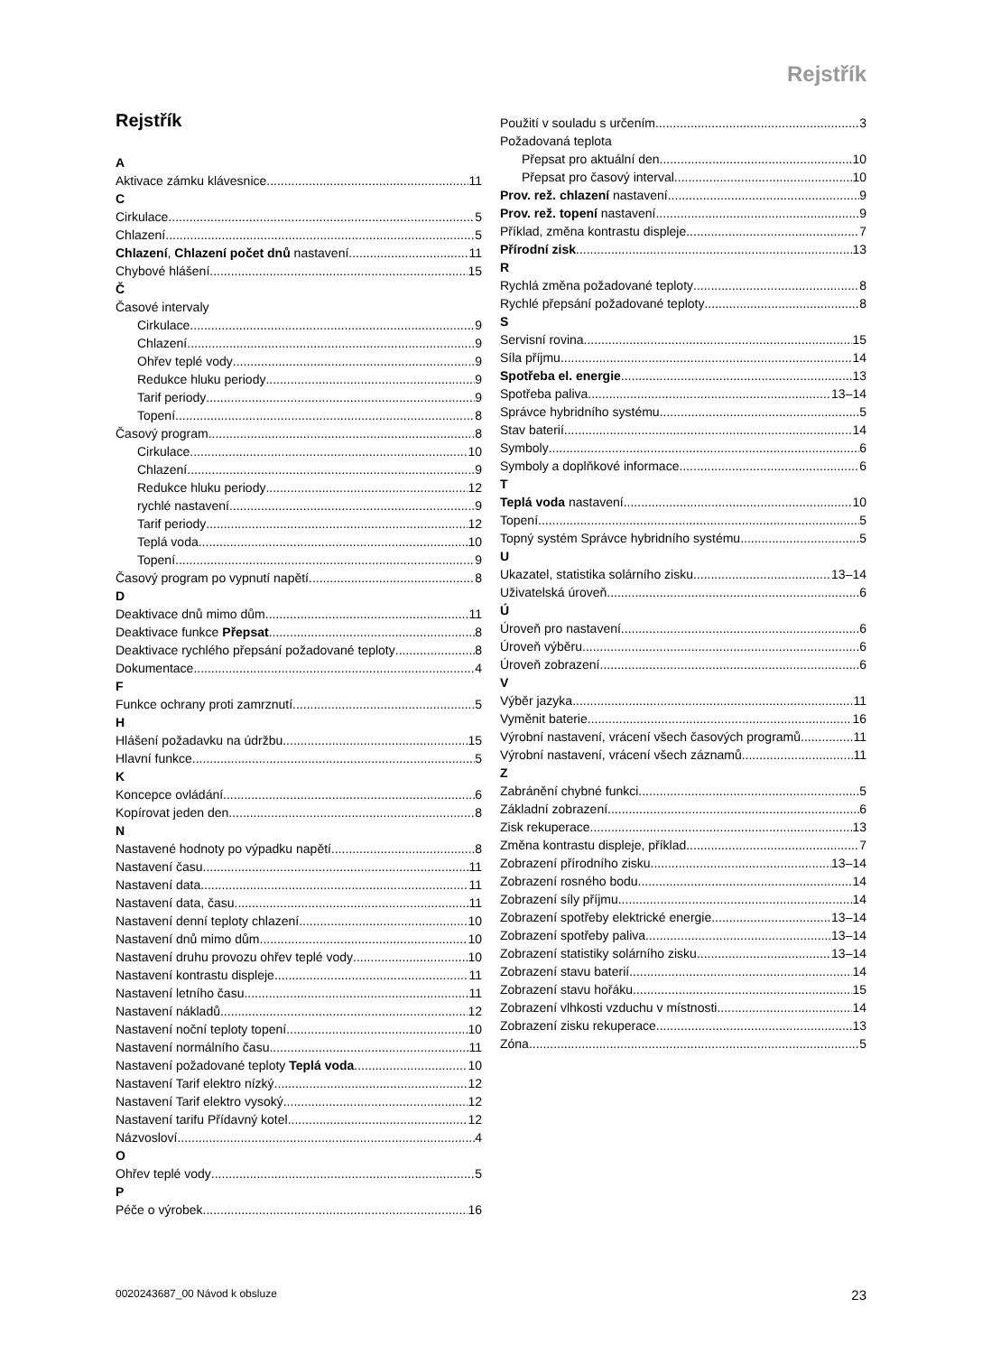Rejstřík
Rejstřík
A
Aktivace zámku klávesnice 11
C
Cirkulace 5
Chlazení 5
Chlazení, Chlazení počet dnů nastavení 11
Chybové hlášení 15
Č
Časové intervaly
Cirkulace 9
Chlazení 9
Ohřev teplé vody 9
Redukce hluku periody 9
Tarif periody 9
Topení 8
Časový program 8
Cirkulace 10
Chlazení 9
Redukce hluku periody 12
rychlé nastavení 9
Tarif periody 12
Teplá voda 10
Topení 9
Časový program po vypnutí napětí 8
D
Deaktivace dnů mimo dům 11
Deaktivace funkce Přepsat 8
Deaktivace rychlého přepsání požadované teploty 8
Dokumentace 4
F
Funkce ochrany proti zamrznutí 5
H
Hlášení požadavku na údržbu 15
Hlavní funkce 5
K
Koncepce ovládání 6
Kopírovat jeden den 8
N
Nastavené hodnoty po výpadku napětí 8
Nastavení času 11
Nastavení data 11
Nastavení data, času 11
Nastavení denní teploty chlazení 10
Nastavení dnů mimo dům 10
Nastavení druhu provozu ohřev teplé vody 10
Nastavení kontrastu displeje 11
Nastavení letního času 11
Nastavení nákladů 12
Nastavení noční teploty topení 10
Nastavení normálního času 11
Nastavení požadované teploty Teplá voda 10
Nastavení Tarif elektro nízký 12
Nastavení Tarif elektro vysoký 12
Nastavení tarifu Přídavný kotel 12
Názvosloví 4
O
Ohřev teplé vody 5
P
Péče o výrobek 16
Použití v souladu s určením 3
Požadovaná teplota
Přepsat pro aktuální den 10
Přepsat pro časový interval 10
Prov. rež. chlazení nastavení 9
Prov. rež. topení nastavení 9
Příklad, změna kontrastu displeje 7
Přírodní zisk 13
R
Rychlá změna požadované teploty 8
Rychlé přepsání požadované teploty 8
S
Servisní rovina 15
Síla příjmu 14
Spotřeba el. energie 13
Spotřeba paliva 13–14
Správce hybridního systému 5
Stav baterií 14
Symboly 6
Symboly a doplňkové informace 6
T
Teplá voda nastavení 10
Topení 5
Topný systém Správce hybridního systému 5
U
Ukazatel, statistika solárního zisku 13–14
Uživatelská úroveň 6
Ú
Úroveň pro nastavení 6
Úroveň výběru 6
Úroveň zobrazení 6
V
Výběr jazyka 11
Vyměnit baterie 16
Výrobní nastavení, vrácení všech časových programů 11
Výrobní nastavení, vrácení všech záznamů 11
Z
Zabránění chybné funkci 5
Základní zobrazení 6
Zisk rekuperace 13
Změna kontrastu displeje, příklad 7
Zobrazení přírodního zisku 13–14
Zobrazení rosného bodu 14
Zobrazení síly příjmu 14
Zobrazení spotřeby elektrické energie 13–14
Zobrazení spotřeby paliva 13–14
Zobrazení statistiky solárního zisku 13–14
Zobrazení stavu baterií 14
Zobrazení stavu hořáku 15
Zobrazení vlhkosti vzduchu v místnosti 14
Zobrazení zisku rekuperace 13
Zóna 5
0020243687_00 Návod k obsluze 23